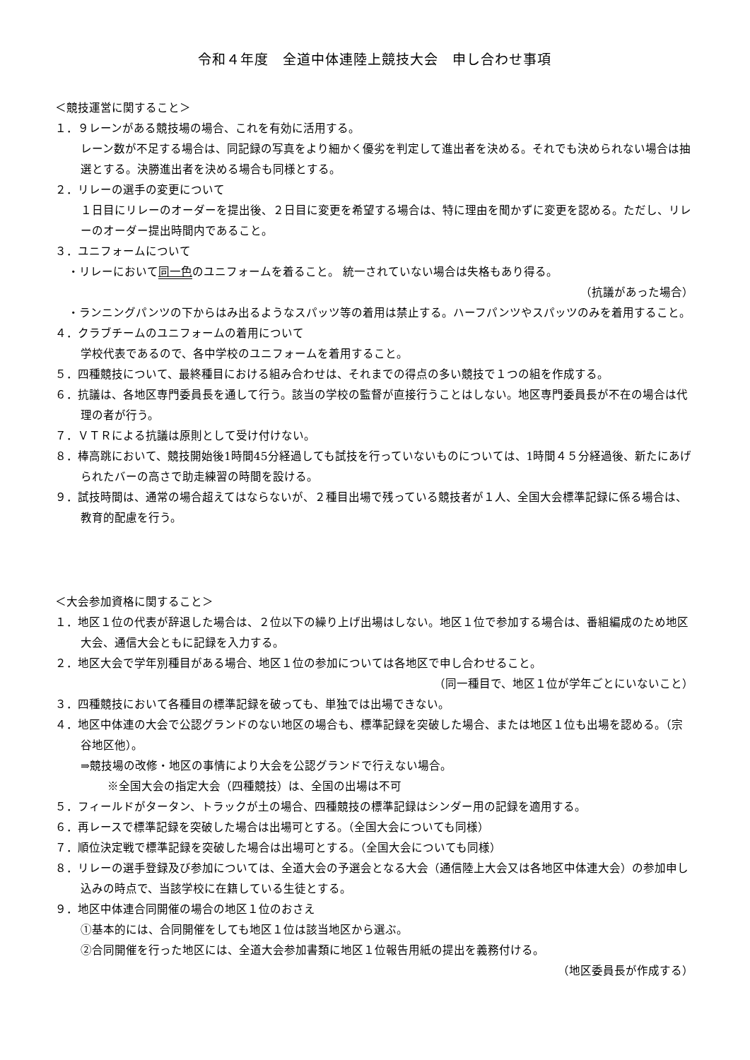令和４年度　全道中体連陸上競技大会　申し合わせ事項
＜競技運営に関すること＞
１．９レーンがある競技場の場合、これを有効に活用する。
レーン数が不足する場合は、同記録の写真をより細かく優劣を判定して進出者を決める。それでも決められない場合は抽選とする。決勝進出者を決める場合も同様とする。
２．リレーの選手の変更について
１日目にリレーのオーダーを提出後、２日目に変更を希望する場合は、特に理由を聞かずに変更を認める。ただし、リレーのオーダー提出時間内であること。
３．ユニフォームについて
・リレーにおいて同一色のユニフォームを着ること。 統一されていない場合は失格もあり得る。
（抗議があった場合）
・ランニングパンツの下からはみ出るようなスパッツ等の着用は禁止する。ハーフパンツやスパッツのみを着用すること。
４．クラブチームのユニフォームの着用について
学校代表であるので、各中学校のユニフォームを着用すること。
５．四種競技について、最終種目における組み合わせは、それまでの得点の多い競技で１つの組を作成する。
６．抗議は、各地区専門委員長を通して行う。該当の学校の監督が直接行うことはしない。地区専門委員長が不在の場合は代理の者が行う。
７．ＶＴＲによる抗議は原則として受け付けない。
８．棒高跳において、競技開始後1時間45分経過しても試技を行っていないものについては、1時間４５分経過後、新たにあげられたバーの高さで助走練習の時間を設ける。
９．試技時間は、通常の場合超えてはならないが、２種目出場で残っている競技者が１人、全国大会標準記録に係る場合は、教育的配慮を行う。
＜大会参加資格に関すること＞
１．地区１位の代表が辞退した場合は、２位以下の繰り上げ出場はしない。地区１位で参加する場合は、番組編成のため地区大会、通信大会ともに記録を入力する。
２．地区大会で学年別種目がある場合、地区１位の参加については各地区で申し合わせること。
（同一種目で、地区１位が学年ごとにいないこと）
３．四種競技において各種目の標準記録を破っても、単独では出場できない。
４．地区中体連の大会で公認グランドのない地区の場合も、標準記録を突破した場合、または地区１位も出場を認める。（宗谷地区他）。
⇒競技場の改修・地区の事情により大会を公認グランドで行えない場合。
※全国大会の指定大会（四種競技）は、全国の出場は不可
５．フィールドがタータン、トラックが土の場合、四種競技の標準記録はシンダー用の記録を適用する。
６．再レースで標準記録を突破した場合は出場可とする。（全国大会についても同様）
７．順位決定戦で標準記録を突破した場合は出場可とする。（全国大会についても同様）
８．リレーの選手登録及び参加については、全道大会の予選会となる大会（通信陸上大会又は各地区中体連大会）の参加申し込みの時点で、当該学校に在籍している生徒とする。
９．地区中体連合同開催の場合の地区１位のおさえ
①基本的には、合同開催をしても地区１位は該当地区から選ぶ。
②合同開催を行った地区には、全道大会参加書類に地区１位報告用紙の提出を義務付ける。
（地区委員長が作成する）